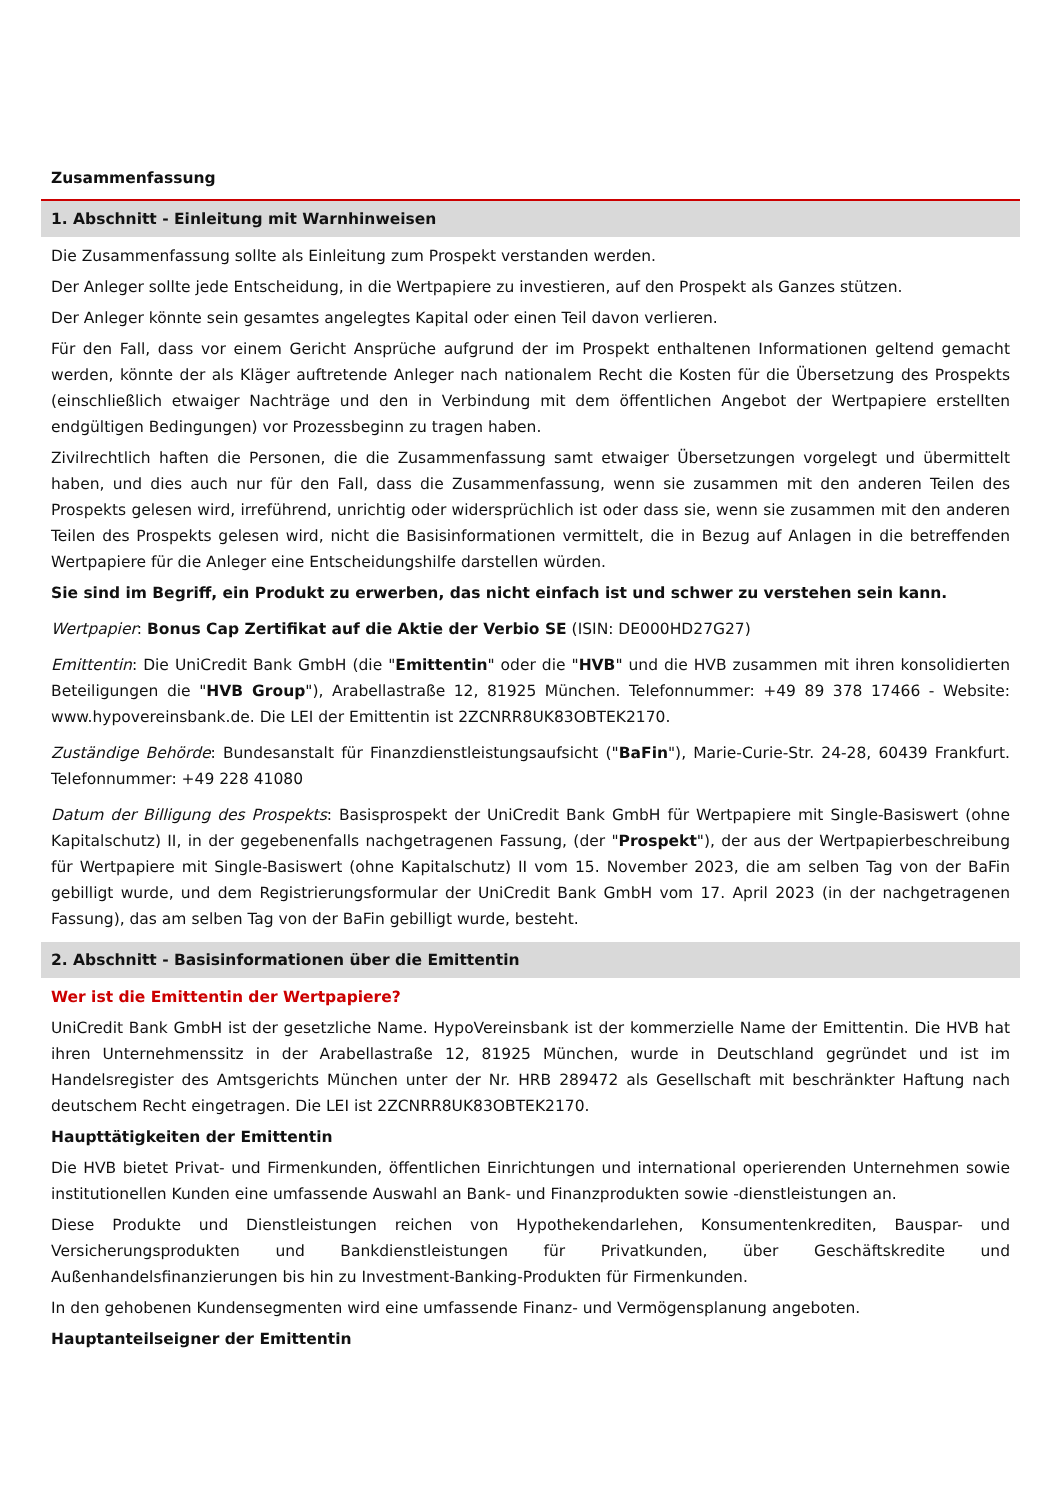Zusammenfassung
1. Abschnitt - Einleitung mit Warnhinweisen
Die Zusammenfassung sollte als Einleitung zum Prospekt verstanden werden.
Der Anleger sollte jede Entscheidung, in die Wertpapiere zu investieren, auf den Prospekt als Ganzes stützen.
Der Anleger könnte sein gesamtes angelegtes Kapital oder einen Teil davon verlieren.
Für den Fall, dass vor einem Gericht Ansprüche aufgrund der im Prospekt enthaltenen Informationen geltend gemacht werden, könnte der als Kläger auftretende Anleger nach nationalem Recht die Kosten für die Übersetzung des Prospekts (einschließlich etwaiger Nachträge und den in Verbindung mit dem öffentlichen Angebot der Wertpapiere erstellten endgültigen Bedingungen) vor Prozessbeginn zu tragen haben.
Zivilrechtlich haften die Personen, die die Zusammenfassung samt etwaiger Übersetzungen vorgelegt und übermittelt haben, und dies auch nur für den Fall, dass die Zusammenfassung, wenn sie zusammen mit den anderen Teilen des Prospekts gelesen wird, irreführend, unrichtig oder widersprüchlich ist oder dass sie, wenn sie zusammen mit den anderen Teilen des Prospekts gelesen wird, nicht die Basisinformationen vermittelt, die in Bezug auf Anlagen in die betreffenden Wertpapiere für die Anleger eine Entscheidungshilfe darstellen würden.
Sie sind im Begriff, ein Produkt zu erwerben, das nicht einfach ist und schwer zu verstehen sein kann.
Wertpapier: Bonus Cap Zertifikat auf die Aktie der Verbio SE (ISIN: DE000HD27G27)
Emittentin: Die UniCredit Bank GmbH (die "Emittentin" oder die "HVB" und die HVB zusammen mit ihren konsolidierten Beteiligungen die "HVB Group"), Arabellastraße 12, 81925 München. Telefonnummer: +49 89 378 17466 - Website: www.hypovereinsbank.de. Die LEI der Emittentin ist 2ZCNRR8UK83OBTEK2170.
Zuständige Behörde: Bundesanstalt für Finanzdienstleistungsaufsicht ("BaFin"), Marie-Curie-Str. 24-28, 60439 Frankfurt. Telefonnummer: +49 228 41080
Datum der Billigung des Prospekts: Basisprospekt der UniCredit Bank GmbH für Wertpapiere mit Single-Basiswert (ohne Kapitalschutz) II, in der gegebenenfalls nachgetragenen Fassung, (der "Prospekt"), der aus der Wertpapierbeschreibung für Wertpapiere mit Single-Basiswert (ohne Kapitalschutz) II vom 15. November 2023, die am selben Tag von der BaFin gebilligt wurde, und dem Registrierungsformular der UniCredit Bank GmbH vom 17. April 2023 (in der nachgetragenen Fassung), das am selben Tag von der BaFin gebilligt wurde, besteht.
2. Abschnitt - Basisinformationen über die Emittentin
Wer ist die Emittentin der Wertpapiere?
UniCredit Bank GmbH ist der gesetzliche Name. HypoVereinsbank ist der kommerzielle Name der Emittentin. Die HVB hat ihren Unternehmenssitz in der Arabellastraße 12, 81925 München, wurde in Deutschland gegründet und ist im Handelsregister des Amtsgerichts München unter der Nr. HRB 289472 als Gesellschaft mit beschränkter Haftung nach deutschem Recht eingetragen. Die LEI ist 2ZCNRR8UK83OBTEK2170.
Haupttätigkeiten der Emittentin
Die HVB bietet Privat- und Firmenkunden, öffentlichen Einrichtungen und international operierenden Unternehmen sowie institutionellen Kunden eine umfassende Auswahl an Bank- und Finanzprodukten sowie -dienstleistungen an.
Diese Produkte und Dienstleistungen reichen von Hypothekendarlehen, Konsumentenkrediten, Bauspar- und Versicherungsprodukten und Bankdienstleistungen für Privatkunden, über Geschäftskredite und Außenhandelsfinanzierungen bis hin zu Investment-Banking-Produkten für Firmenkunden.
In den gehobenen Kundensegmenten wird eine umfassende Finanz- und Vermögensplanung angeboten.
Hauptanteilseigner der Emittentin